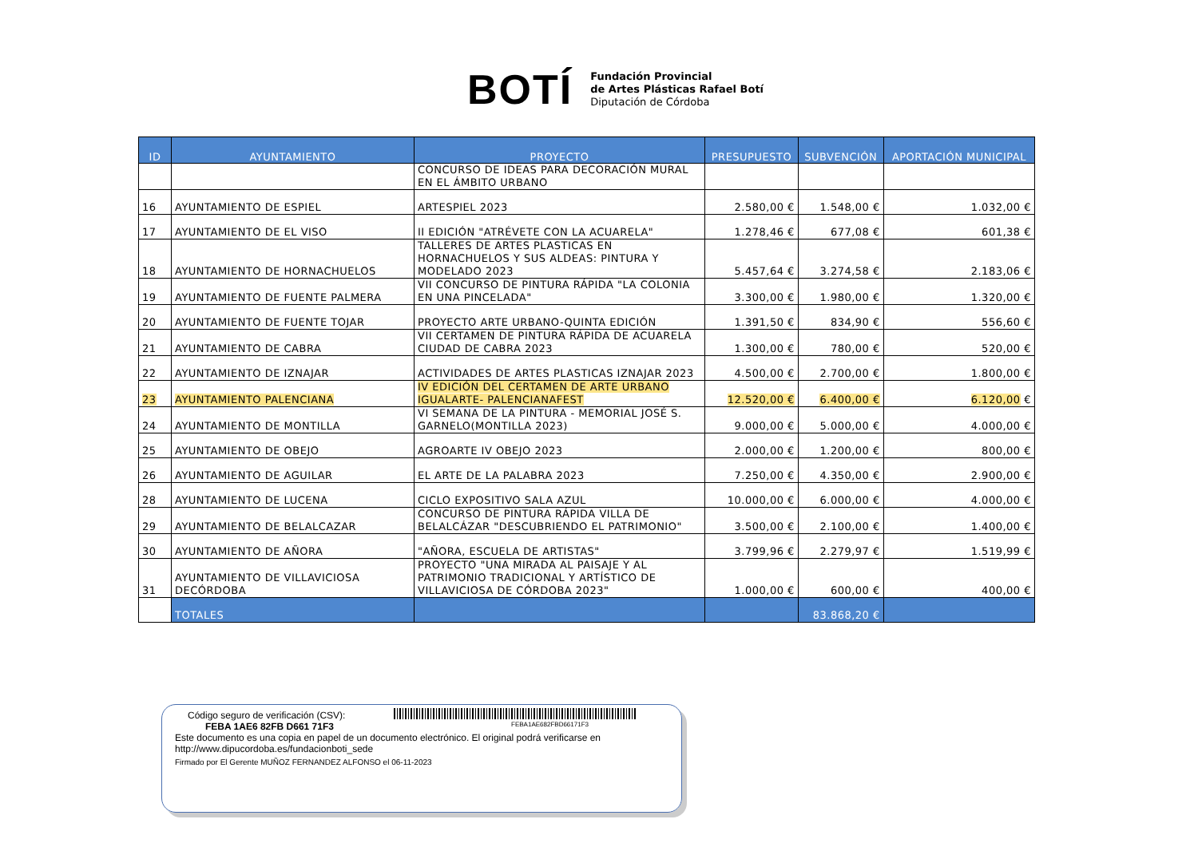BOTÍ
Fundación Provincial
de Artes Plásticas Rafael Botí
Diputación de Córdoba
| ID | AYUNTAMIENTO | PROYECTO | PRESUPUESTO | SUBVENCIÓN | APORTACIÓN MUNICIPAL |
| --- | --- | --- | --- | --- | --- |
| | | CONCURSO DE IDEAS PARA DECORACIÓN MURAL EN EL ÁMBITO URBANO | | | |
| 16 | AYUNTAMIENTO DE ESPIEL | ARTESPIEL 2023 | 2.580,00 € | 1.548,00 € | 1.032,00 € |
| 17 | AYUNTAMIENTO DE EL VISO | II EDICIÓN "ATRÉVETE CON LA ACUARELA" | 1.278,46 € | 677,08 € | 601,38 € |
| 18 | AYUNTAMIENTO DE HORNACHUELOS | TALLERES DE ARTES PLASTICAS EN HORNACHUELOS Y SUS ALDEAS: PINTURA Y MODELADO 2023 | 5.457,64 € | 3.274,58 € | 2.183,06 € |
| 19 | AYUNTAMIENTO DE FUENTE PALMERA | VII CONCURSO DE PINTURA RÁPIDA "LA COLONIA EN UNA PINCELADA" | 3.300,00 € | 1.980,00 € | 1.320,00 € |
| 20 | AYUNTAMIENTO DE FUENTE TOJAR | PROYECTO ARTE URBANO-QUINTA EDICIÓN | 1.391,50 € | 834,90 € | 556,60 € |
| 21 | AYUNTAMIENTO DE CABRA | VII CERTAMEN DE PINTURA RÁPIDA DE ACUARELA CIUDAD DE CABRA 2023 | 1.300,00 € | 780,00 € | 520,00 € |
| 22 | AYUNTAMIENTO DE IZNAJAR | ACTIVIDADES DE ARTES PLASTICAS IZNAJAR 2023 | 4.500,00 € | 2.700,00 € | 1.800,00 € |
| 23 | AYUNTAMIENTO PALENCIANA | IV EDICIÓN DEL CERTAMEN DE ARTE URBANO IGUALARTE- PALENCIANAFEST | 12.520,00 € | 6.400,00 € | 6.120,00 € |
| 24 | AYUNTAMIENTO DE MONTILLA | VI SEMANA DE LA PINTURA - MEMORIAL JOSÉ S. GARNELO(MONTILLA 2023) | 9.000,00 € | 5.000,00 € | 4.000,00 € |
| 25 | AYUNTAMIENTO DE OBEJO | AGROARTE IV OBEJO 2023 | 2.000,00 € | 1.200,00 € | 800,00 € |
| 26 | AYUNTAMIENTO DE AGUILAR | EL ARTE DE LA PALABRA 2023 | 7.250,00 € | 4.350,00 € | 2.900,00 € |
| 28 | AYUNTAMIENTO DE LUCENA | CICLO EXPOSITIVO SALA AZUL | 10.000,00 € | 6.000,00 € | 4.000,00 € |
| 29 | AYUNTAMIENTO DE BELALCAZAR | CONCURSO DE PINTURA RÁPIDA VILLA DE BELALCÁZAR "DESCUBRIENDO EL PATRIMONIO" | 3.500,00 € | 2.100,00 € | 1.400,00 € |
| 30 | AYUNTAMIENTO DE AÑORA | "AÑORA, ESCUELA DE ARTISTAS" | 3.799,96 € | 2.279,97 € | 1.519,99 € |
| 31 | AYUNTAMIENTO DE VILLAVICIOSA DECÓRDOBA | PROYECTO "UNA MIRADA AL PAISAJE Y AL PATRIMONIO TRADICIONAL Y ARTÍSTICO DE VILLAVICIOSA DE CÓRDOBA 2023" | 1.000,00 € | 600,00 € | 400,00 € |
| | TOTALES | | | 83.868,20 € | |
Código seguro de verificación (CSV):
FEBA 1AE6 82FB D661 71F3 FEBA1AE682FBD66171F3
Este documento es una copia en papel de un documento electrónico. El original podrá verificarse en
http://www.dipucordoba.es/fundacionboti_sede
Firmado por El Gerente MUÑOZ FERNANDEZ ALFONSO el 06-11-2023